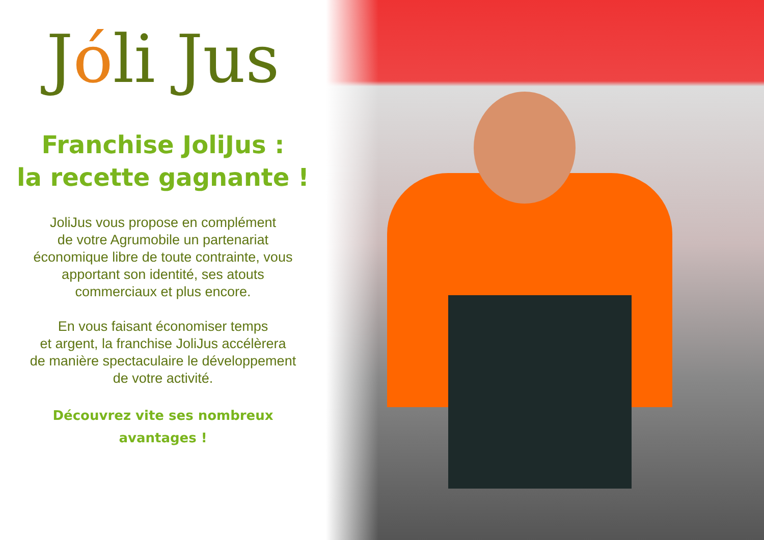Jóli Jus
Franchise JoliJus :
la recette gagnante !
JoliJus vous propose en complément
de votre Agrumobile un partenariat
économique libre de toute contrainte, vous
apportant son identité, ses atouts
commerciaux et plus encore.
En vous faisant économiser temps
et argent, la franchise JoliJus accélèrera
de manière spectaculaire le développement
de votre activité.
Découvrez vite ses nombreux
avantages !